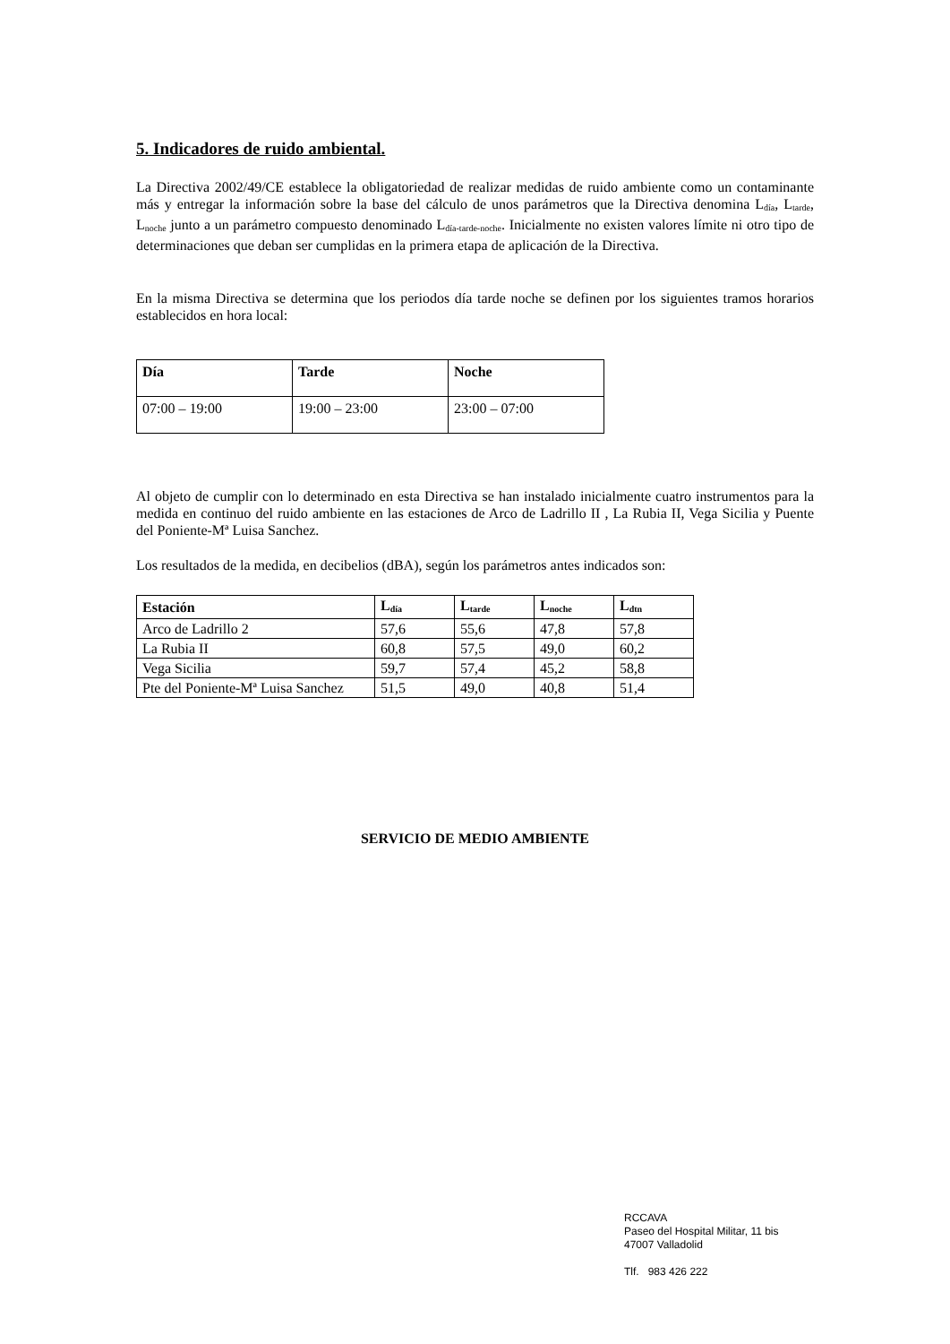5. Indicadores de ruido ambiental.
La Directiva 2002/49/CE establece la obligatoriedad de realizar medidas de ruido ambiente como un contaminante más y entregar la información sobre la base del cálculo de unos parámetros que la Directiva denomina L<sub>día</sub>, L<sub>tarde</sub>, L<sub>noche</sub> junto a un parámetro compuesto denominado L<sub>día-tarde-noche</sub>. Inicialmente no existen valores límite ni otro tipo de determinaciones que deban ser cumplidas en la primera etapa de aplicación de la Directiva.
En la misma Directiva se determina que los periodos día tarde noche se definen por los siguientes tramos horarios establecidos en hora local:
| Día | Tarde | Noche |
| --- | --- | --- |
| 07:00 – 19:00 | 19:00 – 23:00 | 23:00 – 07:00 |
Al objeto de cumplir con lo determinado en esta Directiva se han instalado inicialmente cuatro instrumentos para la medida en continuo del ruido ambiente en las estaciones de Arco de Ladrillo II , La Rubia II, Vega Sicilia y Puente del Poniente-Mª Luisa Sanchez.
Los resultados de la medida, en decibelios (dBA), según los parámetros antes indicados son:
| Estación | L<sub>día</sub> | L<sub>tarde</sub> | L<sub>noche</sub> | L<sub>dtn</sub> |
| --- | --- | --- | --- | --- |
| Arco de Ladrillo 2 | 57,6 | 55,6 | 47,8 | 57,8 |
| La Rubia II | 60,8 | 57,5 | 49,0 | 60,2 |
| Vega Sicilia | 59,7 | 57,4 | 45,2 | 58,8 |
| Pte del Poniente-Mª Luisa Sanchez | 51,5 | 49,0 | 40,8 | 51,4 |
SERVICIO DE MEDIO AMBIENTE
RCCAVA
Paseo del Hospital Militar, 11 bis
47007 Valladolid
Tlf. 983 426 222